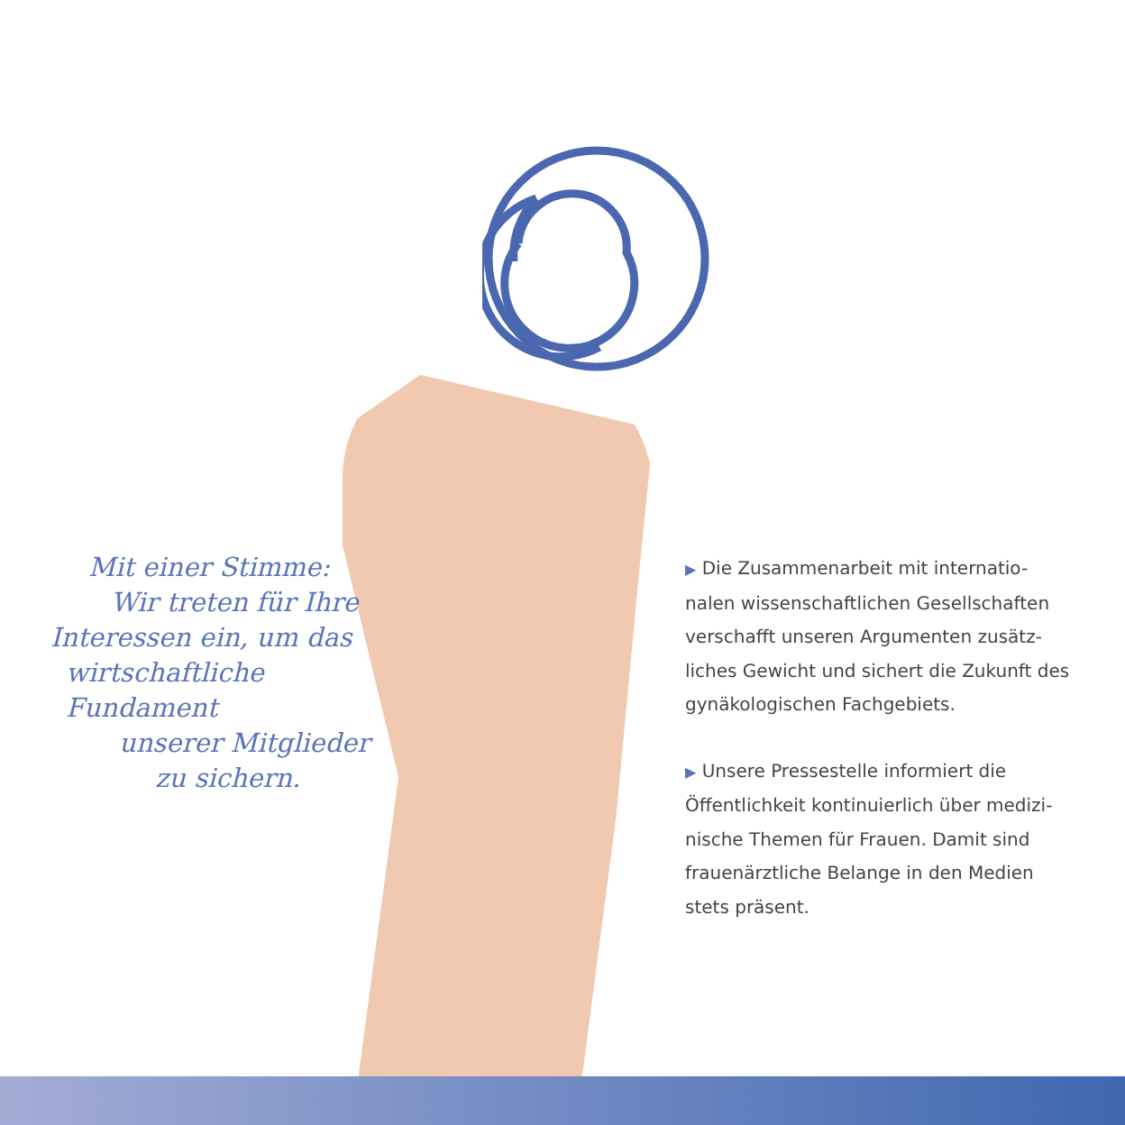Mit einer Stimme:
Wir treten für Ihre
Interessen ein, um das
wirtschaftliche Fundament
unserer Mitglieder
zu sichern.
▶ Die Zusammenarbeit mit internatio-
nalen wissenschaftlichen Gesellschaften
verschafft unseren Argumenten zusätz-
liches Gewicht und sichert die Zukunft des
gynäkologischen Fachgebiets.
▶ Unsere Pressestelle informiert die
Öffentlichkeit kontinuierlich über medizi-
nische Themen für Frauen. Damit sind
frauenärztliche Belange in den Medien
stets präsent.